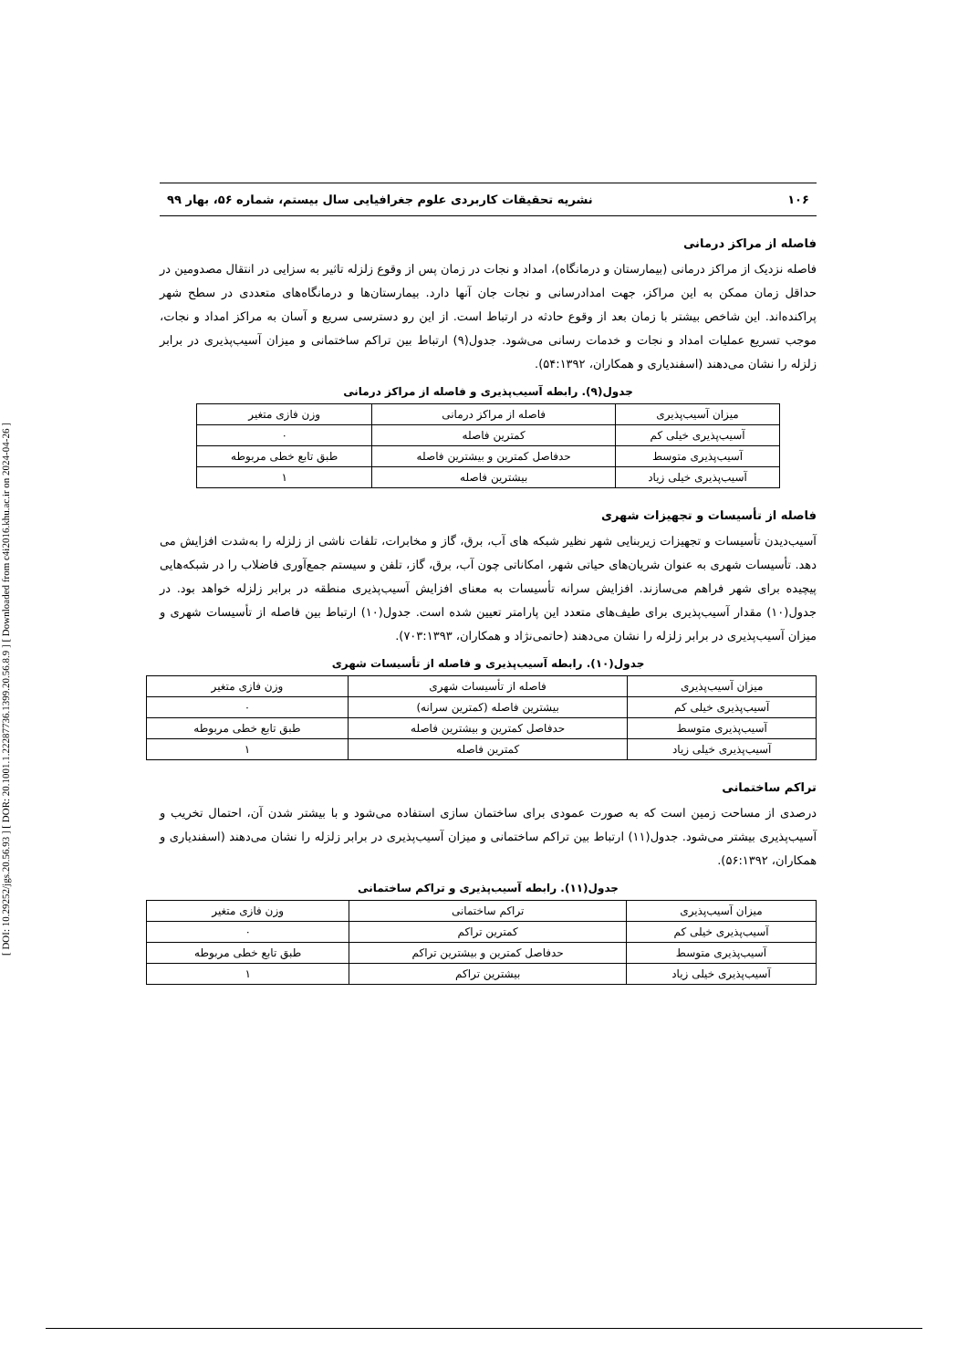[ DOI: 10.29252/jgs.20.56.93 ] [ DOR: 20.1001.1.22287736.1399.20.56.8.9 ] [ Downloaded from c4i2016.khu.ac.ir on 2024-04-26 ]
۱۰۶ نشریه تحقیقات کاربردی علوم جغرافیایی سال بیستم، شماره ۵۶، بهار ۹۹
فاصله از مراکز درمانی
فاصله نزدیک از مراکز درمانی (بیمارستان و درمانگاه)، امداد و نجات در زمان پس از وقوع زلزله تاثیر به سزایی در انتقال مصدومین در حداقل زمان ممکن به این مراکز، جهت امدادرسانی و نجات جان آنها دارد. بیمارستان‌ها و درمانگاه‌های متعددی در سطح شهر پراکنده‌اند. این شاخص بیشتر با زمان بعد از وقوع حادثه در ارتباط است. از این رو دسترسی سریع و آسان به مراکز امداد و نجات، موجب تسریع عملیات امداد و نجات و خدمات رسانی می‌شود. جدول(۹) ارتباط بین تراکم ساختمانی و میزان آسیب‌پذیری در برابر زلزله را نشان می‌دهند (اسفندیاری و همکاران، ۵۴:۱۳۹۲).
جدول(۹). رابطه آسیب‌پذیری و فاصله از مراکز درمانی
| میزان آسیب‌پذیری | فاصله از مراکز درمانی | وزن فازی متغیر |
| آسیب‌پذیری خیلی کم | کمترین فاصله | ۰ |
| آسیب‌پذیری متوسط | حدفاصل کمترین و بیشترین فاصله | طبق تابع خطی مربوطه |
| آسیب‌پذیری خیلی زیاد | بیشترین فاصله | ۱ |
فاصله از تأسیسات و تجهیزات شهری
آسیب‌دیدن تأسیسات و تجهیزات زیربنایی شهر نظیر شبکه های آب، برق، گاز و مخابرات، تلفات ناشی از زلزله را به‌شدت افزایش می دهد. تأسیسات شهری به عنوان شریان‌های حیاتی شهر، امکاناتی چون آب، برق، گاز، تلفن و سیستم جمع‌آوری فاضلاب را در شبکه‌هایی پیچیده برای شهر فراهم می‌سازند. افزایش سرانه تأسیسات به معنای افزایش آسیب‌پذیری منطقه در برابر زلزله خواهد بود. در جدول(۱۰) مقدار آسیب‌پذیری برای طیف‌های متعدد این پارامتر تعیین شده است. جدول(۱۰) ارتباط بین فاصله از تأسیسات شهری و میزان آسیب‌پذیری در برابر زلزله را نشان می‌دهند (حاتمی‌نژاد و همکاران، ۷۰۳:۱۳۹۳).
جدول(۱۰). رابطه آسیب‌پذیری و فاصله از تأسیسات شهری
| میزان آسیب‌پذیری | فاصله از تأسیسات شهری | وزن فازی متغیر |
| آسیب‌پذیری خیلی کم | بیشترین فاصله (کمترین سرانه) | ۰ |
| آسیب‌پذیری متوسط | حدفاصل کمترین و بیشترین فاصله | طبق تابع خطی مربوطه |
| آسیب‌پذیری خیلی زیاد | کمترین فاصله | ۱ |
تراکم ساختمانی
درصدی از مساحت زمین است که به صورت عمودی برای ساختمان سازی استفاده می‌شود و با بیشتر شدن آن، احتمال تخریب و آسیب‌پذیری بیشتر می‌شود. جدول(۱۱) ارتباط بین تراکم ساختمانی و میزان آسیب‌پذیری در برابر زلزله را نشان می‌دهند (اسفندیاری و همکاران، ۵۶:۱۳۹۲).
جدول(۱۱). رابطه آسیب‌پذیری و تراکم ساختمانی
| میزان آسیب‌پذیری | تراکم ساختمانی | وزن فازی متغیر |
| آسیب‌پذیری خیلی کم | کمترین تراکم | ۰ |
| آسیب‌پذیری متوسط | حدفاصل کمترین و بیشترین تراکم | طبق تابع خطی مربوطه |
| آسیب‌پذیری خیلی زیاد | بیشترین تراکم | ۱ |